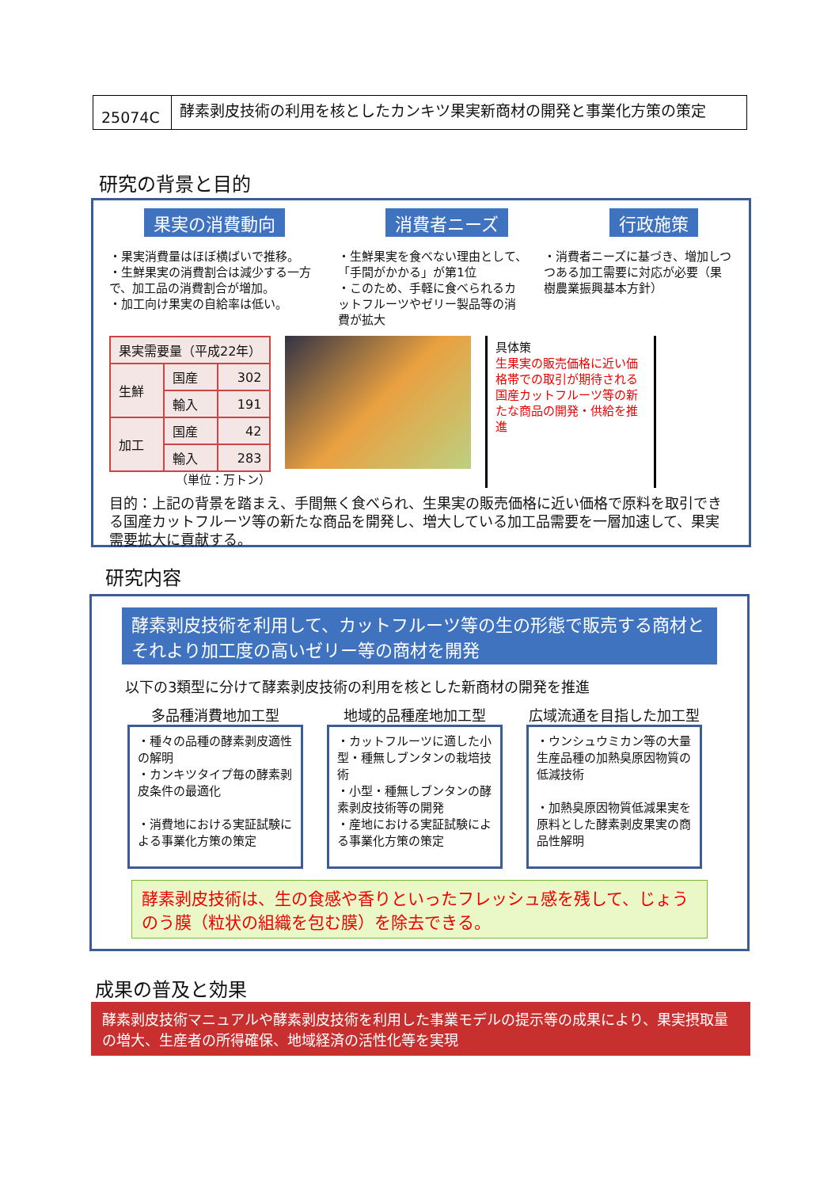25074C
酵素剥皮技術の利用を核としたカンキツ果実新商材の開発と事業化方策の策定
研究の背景と目的
果実の消費動向 消費者ニーズ 行政施策
・果実消費量はほぼ横ばいで推移。
・生鮮果実の消費割合は減少する一方で、加工品の消費割合が増加。
・加工向け果実の自給率は低い。
・生鮮果実を食べない理由として、「手間がかかる」が第1位
・このため、手軽に食べられるカットフルーツやゼリー製品等の消費が拡大
・消費者ニーズに基づき、増加しつつある加工需要に対応が必要（果樹農業振興基本方針）
| 果実需要量（平成22年） | | |
| 生鮮 | 国産 | 302 |
| | 輸入 | 191 |
| 加工 | 国産 | 42 |
| | 輸入 | 283 |
（単位：万トン）
具体策
生果実の販売価格に近い価格帯での取引が期待される国産カットフルーツ等の新たな商品の開発・供給を推進
目的：上記の背景を踏まえ、手間無く食べられ、生果実の販売価格に近い価格で原料を取引できる国産カットフルーツ等の新たな商品を開発し、増大している加工品需要を一層加速して、果実需要拡大に貢献する。
研究内容
酵素剥皮技術を利用して、カットフルーツ等の生の形態で販売する商材とそれより加工度の高いゼリー等の商材を開発
以下の3類型に分けて酵素剥皮技術の利用を核とした新商材の開発を推進
多品種消費地加工型
・種々の品種の酵素剥皮適性の解明
・カンキツタイプ毎の酵素剥皮条件の最適化
・消費地における実証試験による事業化方策の策定
地域的品種産地加工型
・カットフルーツに適した小型・種無しブンタンの栽培技術
・小型・種無しブンタンの酵素剥皮技術等の開発
・産地における実証試験による事業化方策の策定
広域流通を目指した加工型
・ウンシュウミカン等の大量生産品種の加熱臭原因物質の低減技術
・加熱臭原因物質低減果実を原料とした酵素剥皮果実の商品性解明
酵素剥皮技術は、生の食感や香りといったフレッシュ感を残して、じょうのう膜（粒状の組織を包む膜）を除去できる。
成果の普及と効果
酵素剥皮技術マニュアルや酵素剥皮技術を利用した事業モデルの提示等の成果により、果実摂取量の増大、生産者の所得確保、地域経済の活性化等を実現